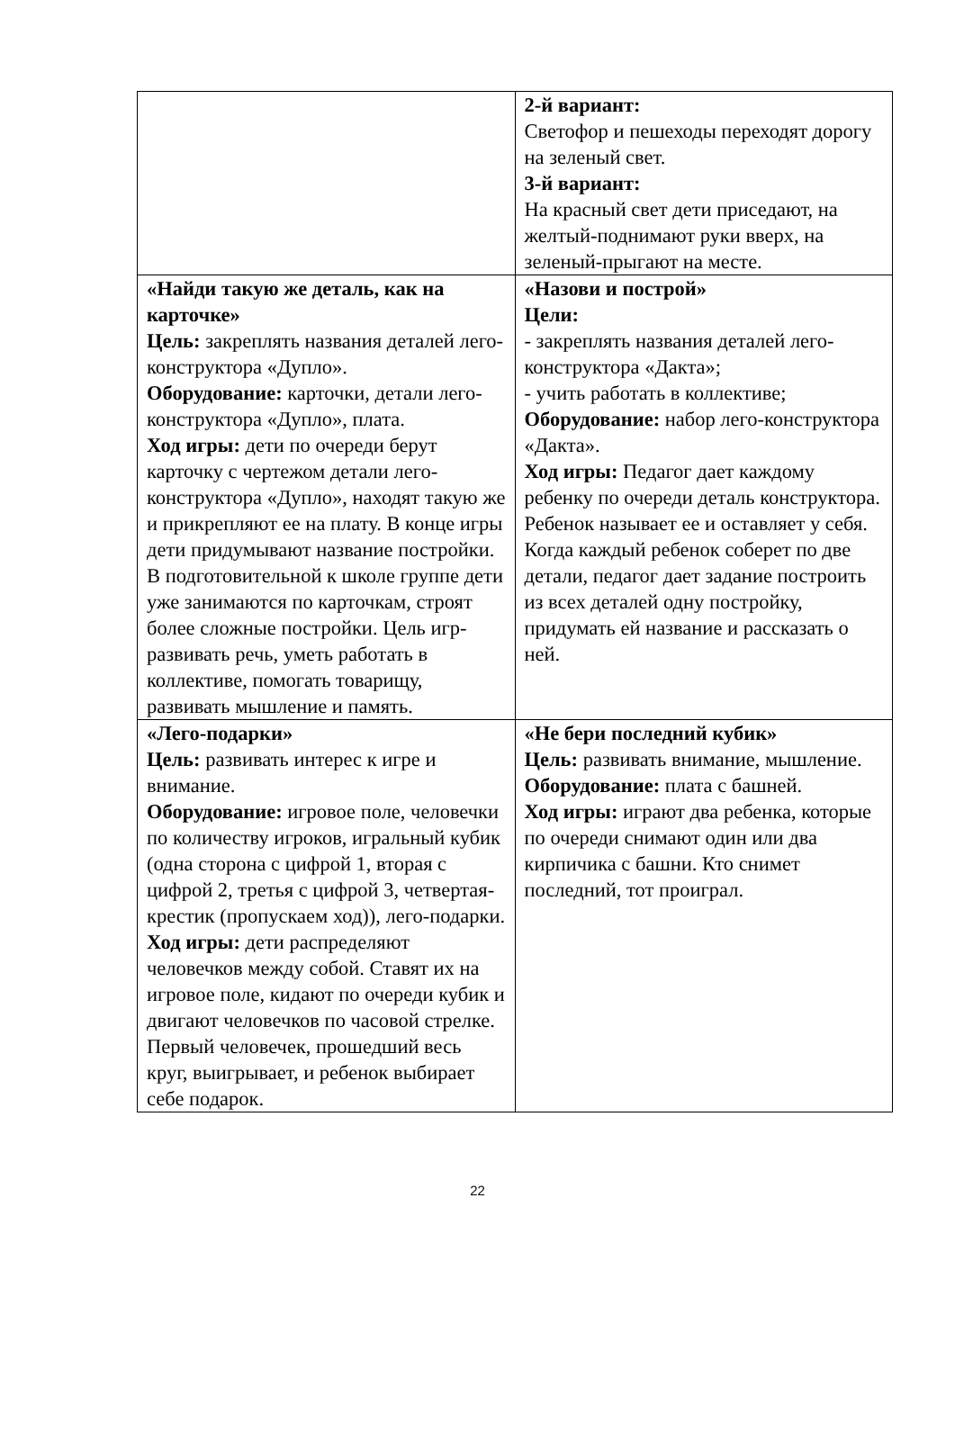| | 2-й вариант: Светофор и пешеходы переходят дорогу на зеленый свет. 3-й вариант: На красный свет дети приседают, на желтый-поднимают руки вверх, на зеленый-прыгают на месте. |
| «Найди такую же деталь, как на карточке» Цель: закреплять названия деталей лего-конструктора «Дупло». Оборудование: карточки, детали лего-конструктора «Дупло», плата. Ход игры: дети по очереди берут карточку с чертежом детали лего-конструктора «Дупло», находят такую же и прикрепляют ее на плату. В конце игры дети придумывают название постройки. В подготовительной к школе группе дети уже занимаются по карточкам, строят более сложные постройки. Цель игр-развивать речь, уметь работать в коллективе, помогать товарищу, развивать мышление и память. | «Назови и построй» Цели: - закреплять названия деталей лего-конструктора «Дакта»; - учить работать в коллективе; Оборудование: набор лего-конструктора «Дакта». Ход игры: Педагог дает каждому ребенку по очереди деталь конструктора. Ребенок называет ее и оставляет у себя. Когда каждый ребенок соберет по две детали, педагог дает задание построить из всех деталей одну постройку, придумать ей название и рассказать о ней. |
| «Лего-подарки» Цель: развивать интерес к игре и внимание. Оборудование: игровое поле, человечки по количеству игроков, игральный кубик (одна сторона с цифрой 1, вторая с цифрой 2, третья с цифрой 3, четвертая-крестик (пропускаем ход)), лего-подарки. Ход игры: дети распределяют человечков между собой. Ставят их на игровое поле, кидают по очереди кубик и двигают человечков по часовой стрелке. Первый человечек, прошедший весь круг, выигрывает, и ребенок выбирает себе подарок. | «Не бери последний кубик» Цель: развивать внимание, мышление. Оборудование: плата с башней. Ход игры: играют два ребенка, которые по очереди снимают один или два кирпичика с башни. Кто снимет последний, тот проиграл. |
22